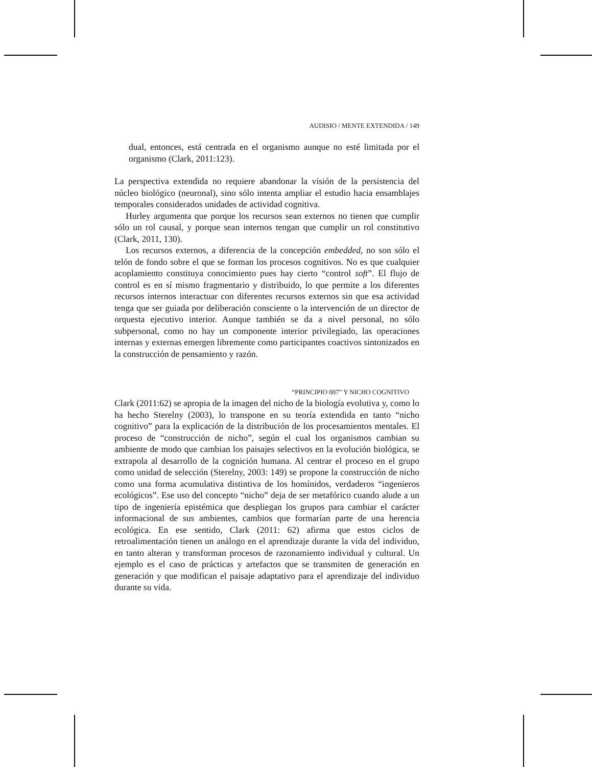AUDISIO / MENTE EXTENDIDA / 149
dual, entonces, está centrada en el organismo aunque no esté limitada por el organismo (Clark, 2011:123).
La perspectiva extendida no requiere abandonar la visión de la persistencia del núcleo biológico (neuronal), sino sólo intenta ampliar el estudio hacia ensamblajes temporales considerados unidades de actividad cognitiva.
Hurley argumenta que porque los recursos sean externos no tienen que cumplir sólo un rol causal, y porque sean internos tengan que cumplir un rol constitutivo (Clark, 2011, 130).
Los recursos externos, a diferencia de la concepción embedded, no son sólo el telón de fondo sobre el que se forman los procesos cognitivos. No es que cualquier acoplamiento constituya conocimiento pues hay cierto “control soft”. El flujo de control es en sí mismo fragmentario y distribuido, lo que permite a los diferentes recursos internos interactuar con diferentes recursos externos sin que esa actividad tenga que ser guiada por deliberación consciente o la intervención de un director de orquesta ejecutivo interior. Aunque también se da a nivel personal, no sólo subpersonal, como no hay un componente interior privilegiado, las operaciones internas y externas emergen libremente como participantes coactivos sintonizados en la construcción de pensamiento y razón.
“PRINCIPIO 007” Y NICHO COGNITIVO
Clark (2011:62) se apropia de la imagen del nicho de la biología evolutiva y, como lo ha hecho Sterelny (2003), lo transpone en su teoría extendida en tanto “nicho cognitivo” para la explicación de la distribución de los procesamientos mentales. El proceso de “construcción de nicho”, según el cual los organismos cambian su ambiente de modo que cambian los paisajes selectivos en la evolución biológica, se extrapola al desarrollo de la cognición humana. Al centrar el proceso en el grupo como unidad de selección (Sterelny, 2003: 149) se propone la construcción de nicho como una forma acumulativa distintiva de los homínidos, verdaderos “ingenieros ecológicos”. Ese uso del concepto “nicho” deja de ser metafórico cuando alude a un tipo de ingeniería epistémica que despliegan los grupos para cambiar el carácter informacional de sus ambientes, cambios que formarían parte de una herencia ecológica. En ese sentido, Clark (2011: 62) afirma que estos ciclos de retroalimentación tienen un análogo en el aprendizaje durante la vida del individuo, en tanto alteran y transforman procesos de razonamiento individual y cultural. Un ejemplo es el caso de prácticas y artefactos que se transmiten de generación en generación y que modifican el paisaje adaptativo para el aprendizaje del individuo durante su vida.